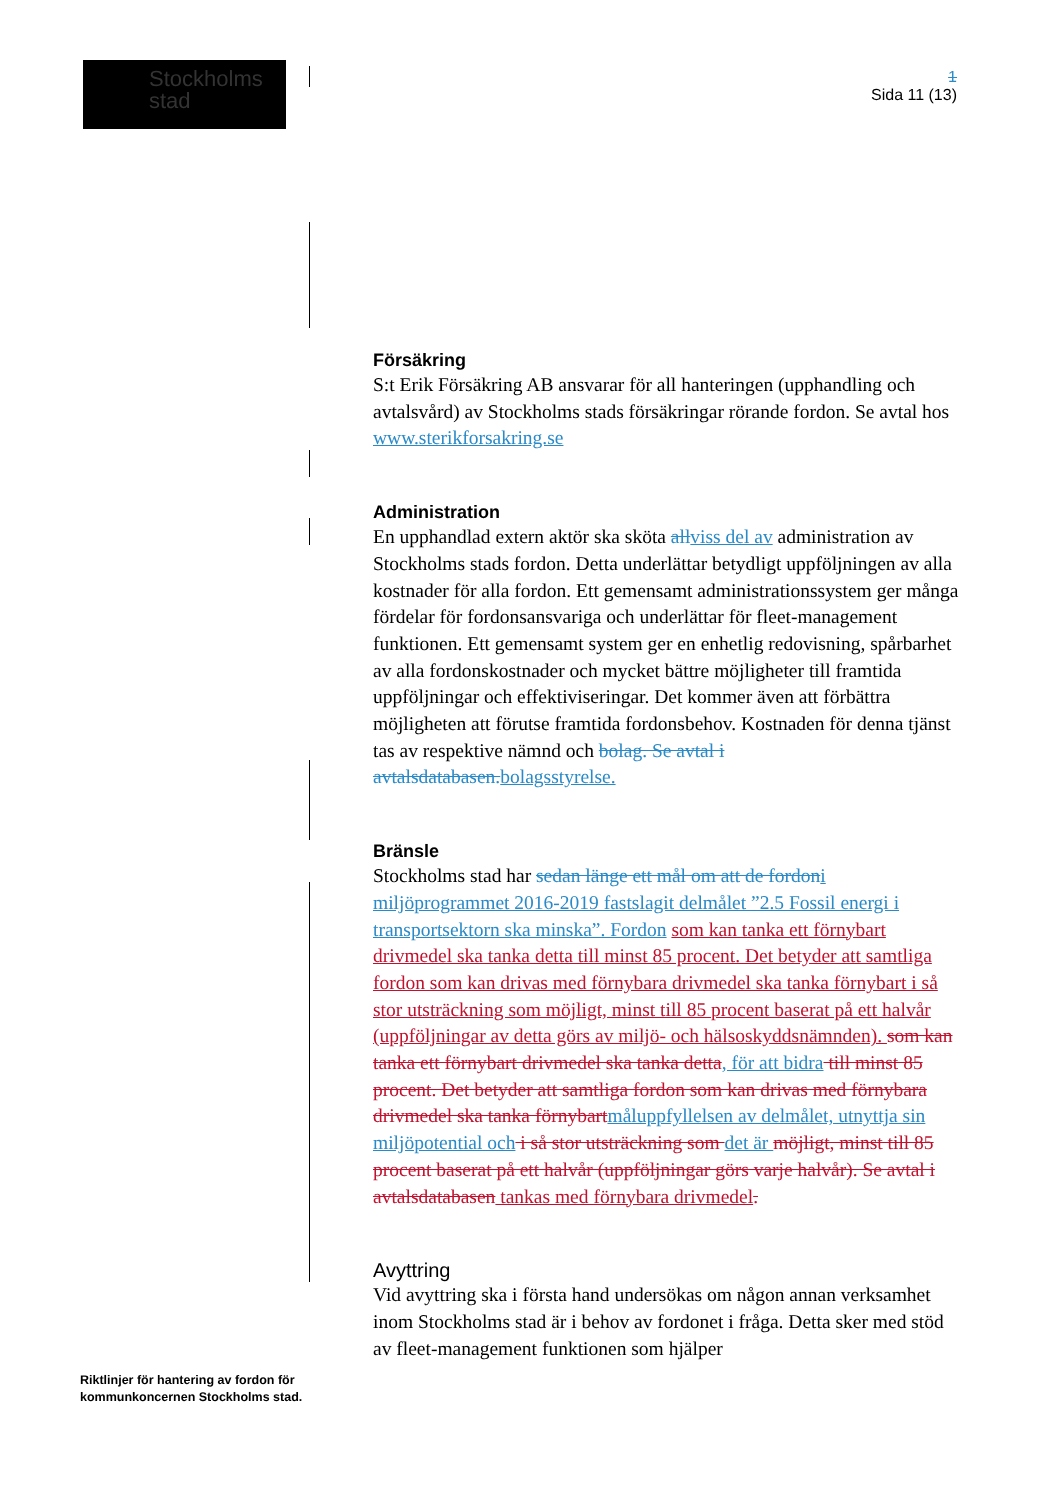Stockholms
stad
1
Sida 11 (13)
Försäkring
S:t Erik Försäkring AB ansvarar för all hanteringen (upphandling och avtalsvård) av Stockholms stads försäkringar rörande fordon. Se avtal hos www.sterikforsakring.se
Administration
En upphandlad extern aktör ska sköta allviss del av administration av Stockholms stads fordon. Detta underlättar betydligt uppföljningen av alla kostnader för alla fordon. Ett gemensamt administrationssystem ger många fördelar för fordonsansvariga och underlättar för fleet-management funktionen. Ett gemensamt system ger en enhetlig redovisning, spårbarhet av alla fordonskostnader och mycket bättre möjligheter till framtida uppföljningar och effektiviseringar. Det kommer även att förbättra möjligheten att förutse framtida fordonsbehov. Kostnaden för denna tjänst tas av respektive nämnd och bolag. Se avtal i avtalsdatabasen.bolagsstyrelse.
Bränsle
Stockholms stad har sedan länge ett mål om att de fordoni miljöprogrammet 2016-2019 fastslagit delmålet ”2.5 Fossil energi i transportsektorn ska minska”. Fordon som kan tanka ett förnybart drivmedel ska tanka detta till minst 85 procent. Det betyder att samtliga fordon som kan drivas med förnybara drivmedel ska tanka förnybart i så stor utsträckning som möjligt, minst till 85 procent baserat på ett halvår (uppföljningar av detta görs av miljö- och hälsoskyddsnämnden). som kan tanka ett förnybart drivmedel ska tanka detta, för att bidra till minst 85 procent. Det betyder att samtliga fordon som kan drivas med förnybara drivmedel ska tanka förnybartmåluppfyllelsen av delmålet, utnyttja sin miljöpotential och i så stor utsträckning som det är möjligt, minst till 85 procent baserat på ett halvår (uppföljningar görs varje halvår). Se avtal i avtalsdatabasen tankas med förnybara drivmedel.
Avyttring
Vid avyttring ska i första hand undersökas om någon annan verksamhet inom Stockholms stad är i behov av fordonet i fråga. Detta sker med stöd av fleet-management funktionen som hjälper
Riktlinjer för hantering av fordon för
kommunkoncernen Stockholms stad.